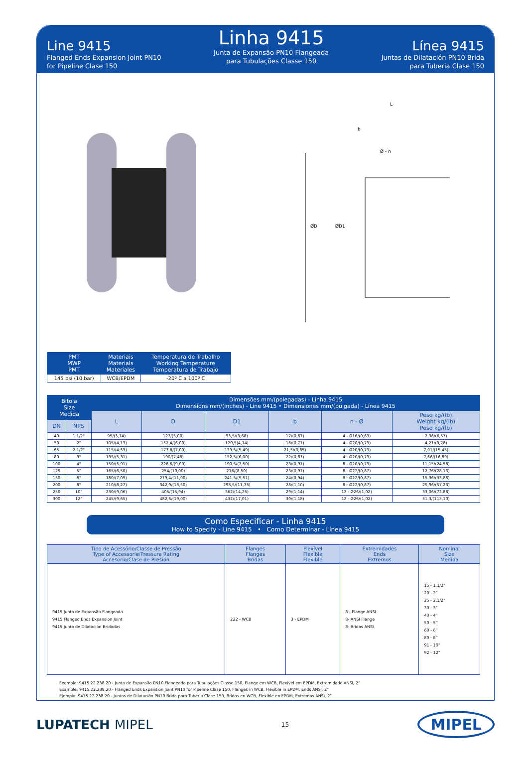Line 9415
Flanged Ends Expansion Joint PN10
for Pipeline Clase 150
Linha 9415
Junta de Expansão PN10 Flangeada
para Tubulações Classe 150
Línea 9415
Juntas de Dilatación PN10 Brida
para Tuberia Clase 150
L
b
Ø - n
ØD
ØD1
| PMT MWP PMT | Materiais Materials Materiales | Temperatura de Trabalho Working Temperature Temperatura de Trabajo |
| --- | --- | --- |
| 145 psi (10 bar) | WCB/EPDM | -20º C a 100º C |
| Bitola Size Medida | | Dimensões mm/(polegadas) - Linha 9415 Dimensions mm/(inches) - Line 9415 • Dimensiones mm/(pulgada) - Línea 9415 | | | | | |
| --- | --- | --- | --- | --- | --- | --- | --- |
| | | L | D | D1 | b | n - Ø | Peso kg/(lb) Weight kg/(lb) Peso kg/(lb) |
| DN | NPS | | | | | | |
| 40 | 1.1/2" | 95/(3,74) | 127/(5,00) | 93,5/(3,68) | 17/(0,67) | 4 - Ø16/(0,63) | 2,98/(6,57) |
| 50 | 2" | 105/(4,13) | 152,4/(6,00) | 120,5(4,74) | 18/(0,71) | 4 - Ø20/(0,79) | 4,21/(9,28) |
| 65 | 2.1/2" | 115/(4,53) | 177,8/(7,00) | 139,5/(5,49) | 21,5/(0,85) | 4 - Ø20/(0,79) | 7,01/(15,45) |
| 80 | 3" | 135/(5,31) | 190/(7,48) | 152,5/(6,00) | 22/(0,87) | 4 - Ø20/(0,79) | 7,66/(16,89) |
| 100 | 4" | 150/(5,91) | 228,6/(9,00) | 190,5/(7,50) | 23/(0,91) | 8 - Ø20/(0,79) | 11,15/(24,58) |
| 125 | 5" | 165/(6,50) | 254/(10,00) | 216/(8,50) | 23/(0,91) | 8 - Ø22/(0,87) | 12,76/(28,13) |
| 150 | 6" | 180/(7,09) | 279,4/(11,00) | 241,5/(9,51) | 24/(0,94) | 8 - Ø22/(0,87) | 15,36/(33,86) |
| 200 | 8" | 210/(8,27) | 342,9/(13,50) | 298,5/(11,75) | 28/(1,10) | 8 - Ø22/(0,87) | 25,96/(57,23) |
| 250 | 10" | 230/(9,06) | 405/(15,94) | 362/(14,25) | 29/(1,14) | 12 - Ø26/(1,02) | 33,06/(72,88) |
| 300 | 12" | 245/(9,65) | 482,6/(19,00) | 432/(17,01) | 30/(1,18) | 12 - Ø26/(1,02) | 51,3/(113,10) |
Como Especificar - Linha 9415
How to Specify - Line 9415 • Como Determinar - Línea 9415
| Tipo de Acessório/Classe de Pressão Type of Accessorie/Pressure Rating Accesorio/Clase de Presión | Flanges Flanges Bridas | Flexível Flexible Flexible | Extremidades Ends Extremos | Nominal Size Medida |
| --- | --- | --- | --- | --- |
| 9415 Junta de Expansão Flangeada 9415 Flanged Ends Expansion Joint 9415 Junta de Dilatación Bridadas | 222 - WCB | 3 - EPDM | 8 - Flange ANSI 8- ANSI Flange 8- Bridas ANSI | 15 - 1.1/2” 20 - 2” 25 - 2.1/2” 30 - 3” 40 - 4” 50 - 5” 60 - 6” 80 - 8” 91 - 10” 92 - 12” |
Exemplo: 9415.22.238.20 - Junta de Expansão PN10 Flangeada para Tubulações Classe 150, Flange em WCB, Flexível em EPDM, Extremidade ANSI, 2”
Example: 9415.22.238.20 - Flanged Ends Expansion Joint PN10 for Pipeline Clase 150, Flanges in WCB, Flexible in EPDM, Ends ANSI, 2”
Ejemplo: 9415.22.238.20 - Juntas de Dilatación PN10 Brida para Tuberia Clase 150, Bridas en WCB, Flexible en EPDM, Extremos ANSI, 2”
LUPATECH MIPEL
15
MIPEL